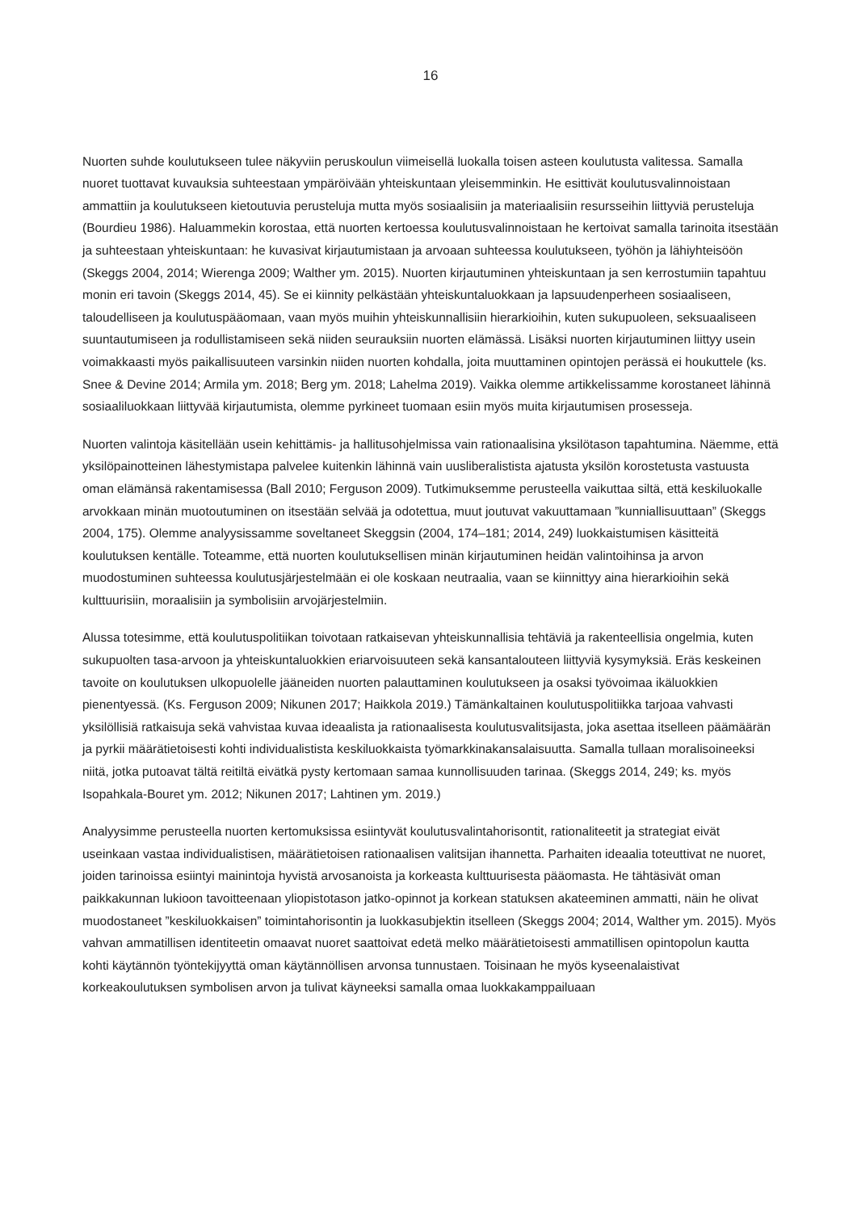16
Nuorten suhde koulutukseen tulee näkyviin peruskoulun viimeisellä luokalla toisen asteen koulutusta valitessa. Samalla nuoret tuottavat kuvauksia suhteestaan ympäröivään yhteiskuntaan yleisemminkin. He esittivät koulutusvalinnoistaan ammattiin ja koulutukseen kietoutuvia perusteluja mutta myös sosiaalisiin ja materiaalisiin resursseihin liittyviä perusteluja (Bourdieu 1986). Haluammekin korostaa, että nuorten kertoessa koulutusvalinnoistaan he kertoivat samalla tarinoita itsestään ja suhteestaan yhteiskuntaan: he kuvasivat kirjautumistaan ja arvoaan suhteessa koulutukseen, työhön ja lähiyhteisöön (Skeggs 2004, 2014; Wierenga 2009; Walther ym. 2015). Nuorten kirjautuminen yhteiskuntaan ja sen kerrostumiin tapahtuu monin eri tavoin (Skeggs 2014, 45). Se ei kiinnity pelkästään yhteiskuntaluokkaan ja lapsuudenperheen sosiaaliseen, taloudelliseen ja koulutuspääomaan, vaan myös muihin yhteiskunnallisiin hierarkioihin, kuten sukupuoleen, seksuaaliseen suuntautumiseen ja rodullistamiseen sekä niiden seurauksiin nuorten elämässä. Lisäksi nuorten kirjautuminen liittyy usein voimakkaasti myös paikallisuuteen varsinkin niiden nuorten kohdalla, joita muuttaminen opintojen perässä ei houkuttele (ks. Snee & Devine 2014; Armila ym. 2018; Berg ym. 2018; Lahelma 2019). Vaikka olemme artikkelissamme korostaneet lähinnä sosiaaliluokkaan liittyvää kirjautumista, olemme pyrkineet tuomaan esiin myös muita kirjautumisen prosesseja.
Nuorten valintoja käsitellään usein kehittämis- ja hallitusohjelmissa vain rationaalisina yksilötason tapahtumina. Näemme, että yksilöpainotteinen lähestymistapa palvelee kuitenkin lähinnä vain uusliberalistista ajatusta yksilön korostetusta vastuusta oman elämänsä rakentamisessa (Ball 2010; Ferguson 2009). Tutkimuksemme perusteella vaikuttaa siltä, että keskiluokalle arvokkaan minän muotoutuminen on itsestään selvää ja odotettua, muut joutuvat vakuuttamaan ”kunniallisuuttaan” (Skeggs 2004, 175). Olemme analyysissamme soveltaneet Skeggsin (2004, 174–181; 2014, 249) luokkaistumisen käsitteitä koulutuksen kentälle. Toteamme, että nuorten koulutuksellisen minän kirjautuminen heidän valintoihinsa ja arvon muodostuminen suhteessa koulutusjärjestelmään ei ole koskaan neutraalia, vaan se kiinnittyy aina hierarkioihin sekä kulttuurisiin, moraalisiin ja symbolisiin arvojärjestelmiin.
Alussa totesimme, että koulutuspolitiikan toivotaan ratkaisevan yhteiskunnallisia tehtäviä ja rakenteellisia ongelmia, kuten sukupuolten tasa-arvoon ja yhteiskuntaluokkien eriarvoisuuteen sekä kansantalouteen liittyviä kysymyksiä. Eräs keskeinen tavoite on koulutuksen ulkopuolelle jääneiden nuorten palauttaminen koulutukseen ja osaksi työvoimaa ikäluokkien pienentyessä. (Ks. Ferguson 2009; Nikunen 2017; Haikkola 2019.) Tämänkaltainen koulutuspolitiikka tarjoaa vahvasti yksilöllisiä ratkaisuja sekä vahvistaa kuvaa ideaalista ja rationaalisesta koulutusvalitsijasta, joka asettaa itselleen päämäärän ja pyrkii määrätietoisesti kohti individualistista keskiluokkaista työmarkkinakansalaisuutta. Samalla tullaan moralisoineeksi niitä, jotka putoavat tältä reitiltä eivätkä pysty kertomaan samaa kunnollisuuden tarinaa. (Skeggs 2014, 249; ks. myös Isopahkala-Bouret ym. 2012; Nikunen 2017; Lahtinen ym. 2019.)
Analyysimme perusteella nuorten kertomuksissa esiintyvät koulutusvalintahorisontit, rationaliteetit ja strategiat eivät useinkaan vastaa individualistisen, määrätietoisen rationaalisen valitsijan ihannetta. Parhaiten ideaalia toteuttivat ne nuoret, joiden tarinoissa esiintyi mainintoja hyvistä arvosanoista ja korkeasta kulttuurisesta pääomasta. He tähtäsivät oman paikkakunnan lukioon tavoitteenaan yliopistotason jatko-opinnot ja korkean statuksen akateeminen ammatti, näin he olivat muodostaneet ”keskiluokkaisen” toimintahorisontin ja luokkasubjektin itselleen (Skeggs 2004; 2014, Walther ym. 2015). Myös vahvan ammatillisen identiteetin omaavat nuoret saattoivat edetä melko määrätietoisesti ammatillisen opintopolun kautta kohti käytännön työntekijyyttä oman käytännöllisen arvonsa tunnustaen. Toisinaan he myös kyseenalaistivat korkeakoulutuksen symbolisen arvon ja tulivat käyneeksi samalla omaa luokkakamppailuaan